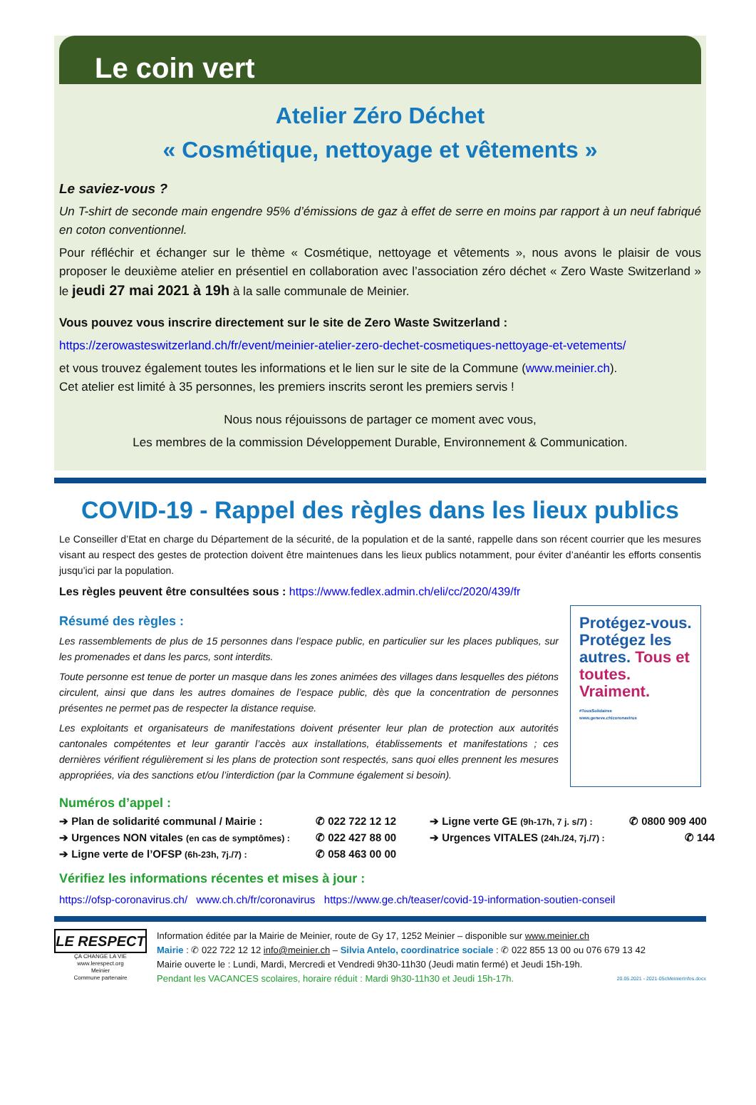Le coin vert
Atelier Zéro Déchet
« Cosmétique, nettoyage et vêtements »
Le saviez-vous ?
Un T-shirt de seconde main engendre 95% d’émissions de gaz à effet de serre en moins par rapport à un neuf fabriqué en coton conventionnel.
Pour réfléchir et échanger sur le thème « Cosmétique, nettoyage et vêtements », nous avons le plaisir de vous proposer le deuxième atelier en présentiel en collaboration avec l’association zéro déchet « Zero Waste Switzerland » le jeudi 27 mai 2021 à 19h à la salle communale de Meinier.
Vous pouvez vous inscrire directement sur le site de Zero Waste Switzerland :
https://zerowasteswitzerland.ch/fr/event/meinier-atelier-zero-dechet-cosmetiques-nettoyage-et-vetements/
et vous trouvez également toutes les informations et le lien sur le site de la Commune (www.meinier.ch).
Cet atelier est limité à 35 personnes, les premiers inscrits seront les premiers servis !
Nous nous réjouissons de partager ce moment avec vous,
Les membres de la commission Développement Durable, Environnement & Communication.
COVID-19 - Rappel des règles dans les lieux publics
Le Conseiller d’Etat en charge du Département de la sécurité, de la population et de la santé, rappelle dans son récent courrier que les mesures visant au respect des gestes de protection doivent être maintenues dans les lieux publics notamment, pour éviter d’anéantir les efforts consentis jusqu’ici par la population.
Les règles peuvent être consultées sous : https://www.fedlex.admin.ch/eli/cc/2020/439/fr
Résumé des règles :
Les rassemblements de plus de 15 personnes dans l’espace public, en particulier sur les places publiques, sur les promenades et dans les parcs, sont interdits.
Toute personne est tenue de porter un masque dans les zones animées des villages dans lesquelles des piétons circulent, ainsi que dans les autres domaines de l’espace public, dès que la concentration de personnes présentes ne permet pas de respecter la distance requise.
Les exploitants et organisateurs de manifestations doivent présenter leur plan de protection aux autorités cantonales compétentes et leur garantir l’accès aux installations, établissements et manifestations ; ces dernières vérifient régulièrement si les plans de protection sont respectés, sans quoi elles prennent les mesures appropriées, via des sanctions et/ou l’interdiction (par la Commune également si besoin).
Protégez-vous. Protégez les autres. Tous et toutes. Vraiment.
#TousSolidaires
www.geneve.ch/coronavirus
Numéros d’appel :
➔ Plan de solidarité communal / Mairie :
✆ 022 722 12 12
➔ Ligne verte GE (9h-17h, 7 j. s/7) :
✆ 0800 909 400
➔ Urgences NON vitales (en cas de symptômes) :
✆ 022 427 88 00
➔ Urgences VITALES (24h./24, 7j./7) :
✆ 144
➔ Ligne verte de l’OFSP (6h-23h, 7j./7) :
✆ 058 463 00 00
Vérifiez les informations récentes et mises à jour :
https://ofsp-coronavirus.ch/ www.ch.ch/fr/coronavirus https://www.ge.ch/teaser/covid-19-information-soutien-conseil
LE RESPECT
ÇA CHANGE LA VIE
www.lerespect.org
Meinier
Commune partenaire
Information éditée par la Mairie de Meinier, route de Gy 17, 1252 Meinier – disponible sur www.meinier.ch
Mairie : ✆ 022 722 12 12 info@meinier.ch – Silvia Antelo, coordinatrice sociale : ✆ 022 855 13 00 ou 076 679 13 42
Mairie ouverte le : Lundi, Mardi, Mercredi et Vendredi 9h30-11h30 (Jeudi matin fermé) et Jeudi 15h-19h.
Pendant les VACANCES scolaires, horaire réduit : Mardi 9h30-11h30 et Jeudi 15h-17h. 20.05.2021 - 2021-05cMeinierInfos.docx